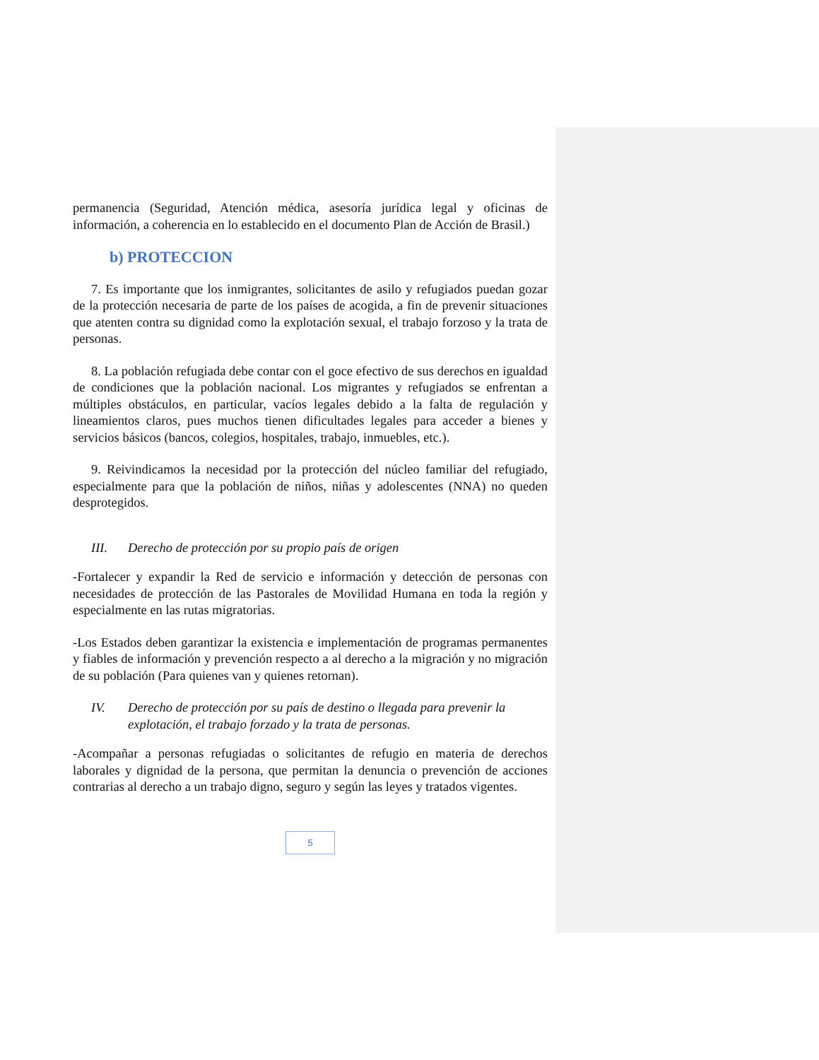permanencia (Seguridad, Atención médica, asesoría jurídica legal y oficinas de información, a coherencia en lo establecido en el documento Plan de Acción de Brasil.)
b) PROTECCION
7. Es importante que los inmigrantes, solicitantes de asilo y refugiados puedan gozar de la protección necesaria de parte de los países de acogida, a fin de prevenir situaciones que atenten contra su dignidad como la explotación sexual, el trabajo forzoso y la trata de personas.
8. La población refugiada debe contar con el goce efectivo de sus derechos en igualdad de condiciones que la población nacional. Los migrantes y refugiados se enfrentan a múltiples obstáculos, en particular, vacíos legales debido a la falta de regulación y lineamientos claros, pues muchos tienen dificultades legales para acceder a bienes y servicios básicos (bancos, colegios, hospitales, trabajo, inmuebles, etc.).
9. Reivindicamos la necesidad por la protección del núcleo familiar del refugiado, especialmente para que la población de niños, niñas y adolescentes (NNA) no queden desprotegidos.
III. Derecho de protección por su propio país de origen
-Fortalecer y expandir la Red de servicio e información y detección de personas con necesidades de protección de las Pastorales de Movilidad Humana en toda la región y especialmente en las rutas migratorias.
-Los Estados deben garantizar la existencia e implementación de programas permanentes y fiables de información y prevención respecto a al derecho a la migración y no migración de su población (Para quienes van y quienes retornan).
IV. Derecho de protección por su país de destino o llegada para prevenir la explotación, el trabajo forzado y la trata de personas.
-Acompañar a personas refugiadas o solicitantes de refugio en materia de derechos laborales y dignidad de la persona, que permitan la denuncia o prevención de acciones contrarias al derecho a un trabajo digno, seguro y según las leyes y tratados vigentes.
5